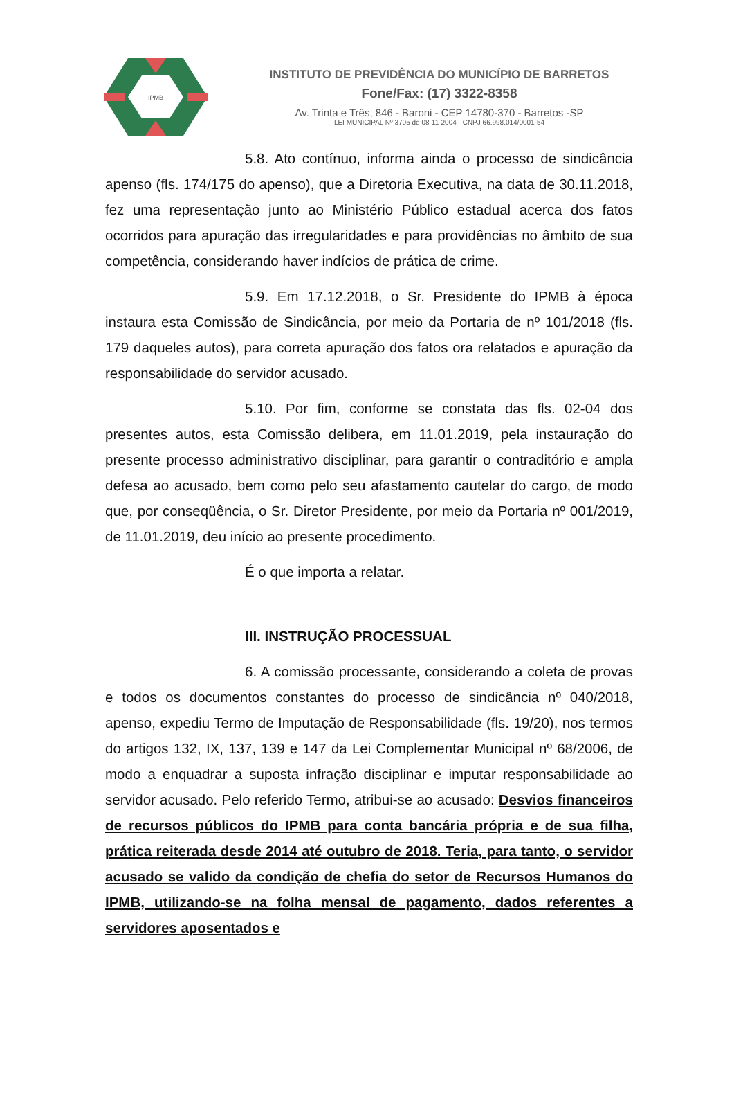IPMB
INSTITUTO DE PREVIDÊNCIA DO MUNICÍPIO DE BARRETOS
Fone/Fax: (17) 3322-8358
Av. Trinta e Três, 846 - Baroni - CEP 14780-370 - Barretos -SP
LEI MUNICIPAL Nº 3705 de 08-11-2004 - CNPJ 66.998.014/0001-54
5.8. Ato contínuo, informa ainda o processo de sindicância apenso (fls. 174/175 do apenso), que a Diretoria Executiva, na data de 30.11.2018, fez uma representação junto ao Ministério Público estadual acerca dos fatos ocorridos para apuração das irregularidades e para providências no âmbito de sua competência, considerando haver indícios de prática de crime.
5.9. Em 17.12.2018, o Sr. Presidente do IPMB à época instaura esta Comissão de Sindicância, por meio da Portaria de nº 101/2018 (fls. 179 daqueles autos), para correta apuração dos fatos ora relatados e apuração da responsabilidade do servidor acusado.
5.10. Por fim, conforme se constata das fls. 02-04 dos presentes autos, esta Comissão delibera, em 11.01.2019, pela instauração do presente processo administrativo disciplinar, para garantir o contraditório e ampla defesa ao acusado, bem como pelo seu afastamento cautelar do cargo, de modo que, por conseqüência, o Sr. Diretor Presidente, por meio da Portaria nº 001/2019, de 11.01.2019, deu início ao presente procedimento.
É o que importa a relatar.
III. INSTRUÇÃO PROCESSUAL
6. A comissão processante, considerando a coleta de provas e todos os documentos constantes do processo de sindicância nº 040/2018, apenso, expediu Termo de Imputação de Responsabilidade (fls. 19/20), nos termos do artigos 132, IX, 137, 139 e 147 da Lei Complementar Municipal nº 68/2006, de modo a enquadrar a suposta infração disciplinar e imputar responsabilidade ao servidor acusado. Pelo referido Termo, atribui-se ao acusado: Desvios financeiros de recursos públicos do IPMB para conta bancária própria e de sua filha, prática reiterada desde 2014 até outubro de 2018. Teria, para tanto, o servidor acusado se valido da condição de chefia do setor de Recursos Humanos do IPMB, utilizando-se na folha mensal de pagamento, dados referentes a servidores aposentados e